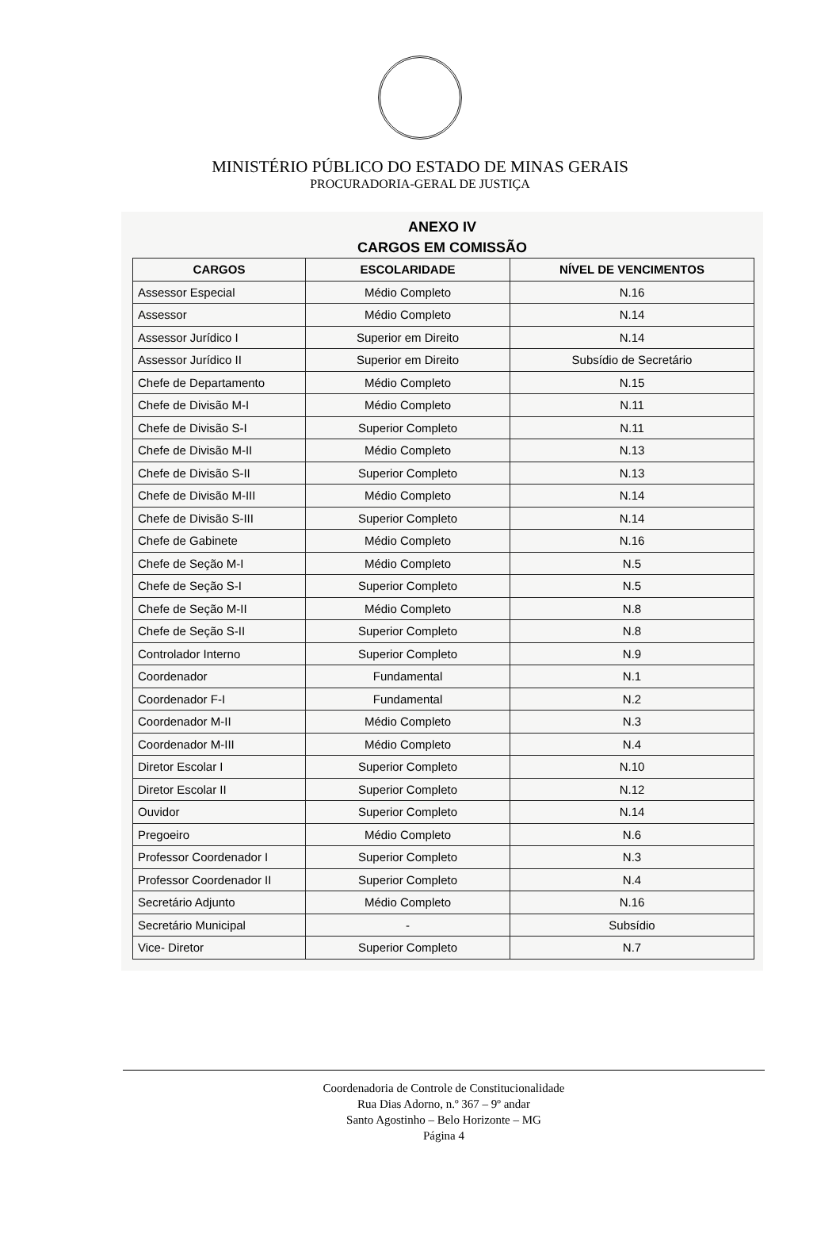MINISTÉRIO PÚBLICO DO ESTADO DE MINAS GERAIS
PROCURADORIA-GERAL DE JUSTIÇA
ANEXO IV
CARGOS EM COMISSÃO
| CARGOS | ESCOLARIDADE | NÍVEL DE VENCIMENTOS |
| --- | --- | --- |
| Assessor Especial | Médio Completo | N.16 |
| Assessor | Médio Completo | N.14 |
| Assessor Jurídico I | Superior em Direito | N.14 |
| Assessor Jurídico II | Superior em Direito | Subsídio de Secretário |
| Chefe de Departamento | Médio Completo | N.15 |
| Chefe de Divisão M-I | Médio Completo | N.11 |
| Chefe de Divisão S-I | Superior Completo | N.11 |
| Chefe de Divisão M-II | Médio Completo | N.13 |
| Chefe de Divisão S-II | Superior Completo | N.13 |
| Chefe de Divisão M-III | Médio Completo | N.14 |
| Chefe de Divisão S-III | Superior Completo | N.14 |
| Chefe de Gabinete | Médio Completo | N.16 |
| Chefe de Seção M-I | Médio Completo | N.5 |
| Chefe de Seção S-I | Superior Completo | N.5 |
| Chefe de Seção M-II | Médio Completo | N.8 |
| Chefe de Seção S-II | Superior Completo | N.8 |
| Controlador Interno | Superior Completo | N.9 |
| Coordenador | Fundamental | N.1 |
| Coordenador F-I | Fundamental | N.2 |
| Coordenador M-II | Médio Completo | N.3 |
| Coordenador M-III | Médio Completo | N.4 |
| Diretor Escolar I | Superior Completo | N.10 |
| Diretor Escolar II | Superior Completo | N.12 |
| Ouvidor | Superior Completo | N.14 |
| Pregoeiro | Médio Completo | N.6 |
| Professor Coordenador I | Superior Completo | N.3 |
| Professor Coordenador II | Superior Completo | N.4 |
| Secretário Adjunto | Médio Completo | N.16 |
| Secretário Municipal | - | Subsídio |
| Vice- Diretor | Superior Completo | N.7 |
Coordenadoria de Controle de Constitucionalidade
Rua Dias Adorno, n.º 367 – 9º andar
Santo Agostinho – Belo Horizonte – MG
Página 4